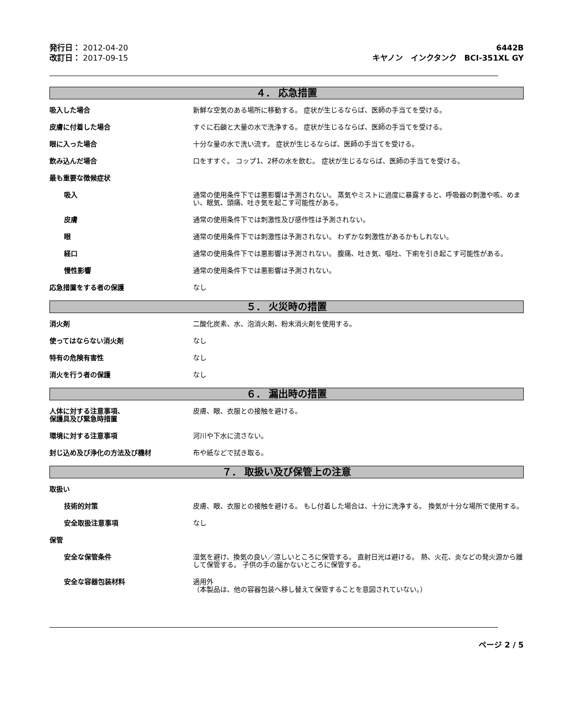発行日： 2012-04-20
改訂日： 2017-09-15
6442B
キヤノン　インクタンク　BCI-351XL GY
４． 応急措置
吸入した場合 新鮮な空気のある場所に移動する。 症状が生じるならば、医師の手当てを受ける。
皮膚に付着した場合 すぐに石鹸と大量の水で洗浄する。 症状が生じるならば、医師の手当てを受ける。
眼に入った場合 十分な量の水で洗い流す。 症状が生じるならば、医師の手当てを受ける。
飲み込んだ場合 口をすすぐ。 コップ1、2杯の水を飲む。 症状が生じるならば、医師の手当てを受ける。
最も重要な徴候症状
吸入 通常の使用条件下では悪影響は予測されない。 蒸気やミストに過度に暴露すると、呼吸器の刺激や咳、めまい、眠気、頭痛、吐き気を起こす可能性がある。
皮膚 通常の使用条件下では刺激性及び感作性は予測されない。
眼 通常の使用条件下では刺激性は予測されない。 わずかな刺激性があるかもしれない。
経口 通常の使用条件下では悪影響は予測されない。 腹痛、吐き気、嘔吐、下痢を引き起こす可能性がある。
慢性影響 通常の使用条件下では悪影響は予測されない。
応急措置をする者の保護 なし
５． 火災時の措置
消火剤 二酸化炭素、水、泡消火剤、粉末消火剤を使用する。
使ってはならない消火剤 なし
特有の危険有害性 なし
消火を行う者の保護 なし
６． 漏出時の措置
人体に対する注意事項、
保護具及び緊急時措置
皮膚、眼、衣服との接触を避ける。
環境に対する注意事項 河川や下水に流さない。
封じ込め及び浄化の方法及び機材 布や紙などで拭き取る。
７． 取扱い及び保管上の注意
取扱い
技術的対策 皮膚、眼、衣服との接触を避ける。 もし付着した場合は、十分に洗浄する。 換気が十分な場所で使用する。
安全取扱注意事項 なし
保管
安全な保管条件 湿気を避け、換気の良い／涼しいところに保管する。 直射日光は避ける。 熱、火花、炎などの発火源から離して保管する。 子供の手の届かないところに保管する。
安全な容器包装材料 適用外
（本製品は、他の容器包装へ移し替えて保管することを意図されていない。）
ページ 2 / 5